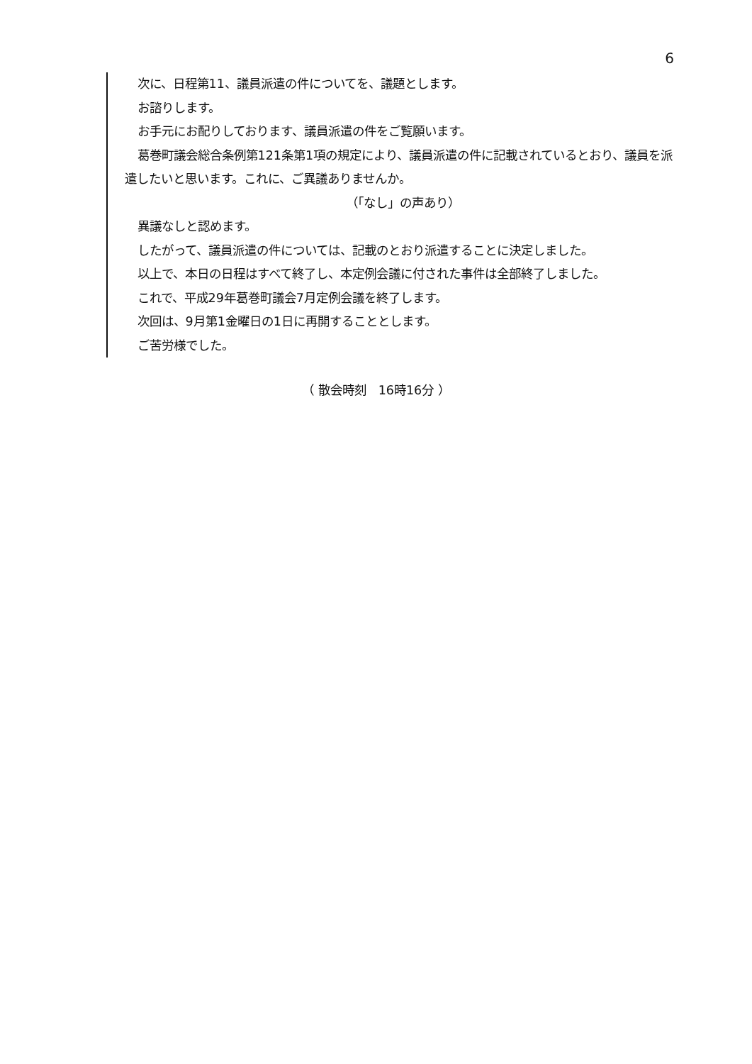6
次に、日程第11、議員派遣の件についてを、議題とします。
お諮りします。
お手元にお配りしております、議員派遣の件をご覧願います。
葛巻町議会総合条例第121条第1項の規定により、議員派遣の件に記載されているとおり、議員を派遣したいと思います。これに、ご異議ありませんか。
（「なし」の声あり）
異議なしと認めます。
したがって、議員派遣の件については、記載のとおり派遣することに決定しました。
以上で、本日の日程はすべて終了し、本定例会議に付された事件は全部終了しました。
これで、平成29年葛巻町議会7月定例会議を終了します。
次回は、9月第1金曜日の1日に再開することとします。
ご苦労様でした。
（ 散会時刻　16時16分 ）